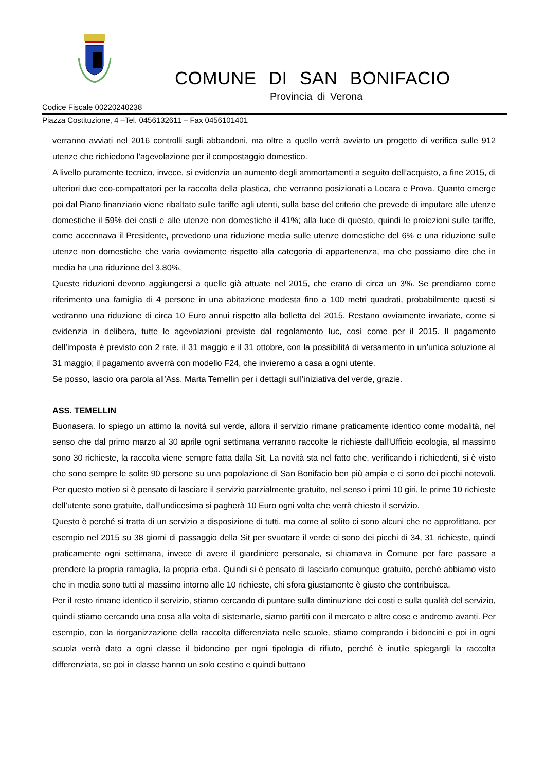COMUNE DI SAN BONIFACIO
Provincia di Verona
Codice Fiscale 00220240238
Piazza Costituzione, 4 –Tel. 0456132611 – Fax 0456101401
verranno avviati nel 2016 controlli sugli abbandoni, ma oltre a quello verrà avviato un progetto di verifica sulle 912 utenze che richiedono l’agevolazione per il compostaggio domestico.
A livello puramente tecnico, invece, si evidenzia un aumento degli ammortamenti a seguito dell’acquisto, a fine 2015, di ulteriori due eco-compattatori per la raccolta della plastica, che verranno posizionati a Locara e Prova. Quanto emerge poi dal Piano finanziario viene ribaltato sulle tariffe agli utenti, sulla base del criterio che prevede di imputare alle utenze domestiche il 59% dei costi e alle utenze non domestiche il 41%; alla luce di questo, quindi le proiezioni sulle tariffe, come accennava il Presidente, prevedono una riduzione media sulle utenze domestiche del 6% e una riduzione sulle utenze non domestiche che varia ovviamente rispetto alla categoria di appartenenza, ma che possiamo dire che in media ha una riduzione del 3,80%.
Queste riduzioni devono aggiungersi a quelle già attuate nel 2015, che erano di circa un 3%. Se prendiamo come riferimento una famiglia di 4 persone in una abitazione modesta fino a 100 metri quadrati, probabilmente questi si vedranno una riduzione di circa 10 Euro annui rispetto alla bolletta del 2015. Restano ovviamente invariate, come si evidenzia in delibera, tutte le agevolazioni previste dal regolamento Iuc, così come per il 2015. Il pagamento dell’imposta è previsto con 2 rate, il 31 maggio e il 31 ottobre, con la possibilità di versamento in un’unica soluzione al 31 maggio; il pagamento avverrà con modello F24, che invieremo a casa a ogni utente.
Se posso, lascio ora parola all’Ass. Marta Temellin per i dettagli sull’iniziativa del verde, grazie.
ASS. TEMELLIN
Buonasera. Io spiego un attimo la novità sul verde, allora il servizio rimane praticamente identico come modalità, nel senso che dal primo marzo al 30 aprile ogni settimana verranno raccolte le richieste dall’Ufficio ecologia, al massimo sono 30 richieste, la raccolta viene sempre fatta dalla Sit. La novità sta nel fatto che, verificando i richiedenti, si è visto che sono sempre le solite 90 persone su una popolazione di San Bonifacio ben più ampia e ci sono dei picchi notevoli. Per questo motivo si è pensato di lasciare il servizio parzialmente gratuito, nel senso i primi 10 giri, le prime 10 richieste dell’utente sono gratuite, dall’undicesima si pagherà 10 Euro ogni volta che verrà chiesto il servizio.
Questo è perché si tratta di un servizio a disposizione di tutti, ma come al solito ci sono alcuni che ne approfittano, per esempio nel 2015 su 38 giorni di passaggio della Sit per svuotare il verde ci sono dei picchi di 34, 31 richieste, quindi praticamente ogni settimana, invece di avere il giardiniere personale, si chiamava in Comune per fare passare a prendere la propria ramaglia, la propria erba. Quindi si è pensato di lasciarlo comunque gratuito, perché abbiamo visto che in media sono tutti al massimo intorno alle 10 richieste, chi sfora giustamente è giusto che contribuisca.
Per il resto rimane identico il servizio, stiamo cercando di puntare sulla diminuzione dei costi e sulla qualità del servizio, quindi stiamo cercando una cosa alla volta di sistemarle, siamo partiti con il mercato e altre cose e andremo avanti. Per esempio, con la riorganizzazione della raccolta differenziata nelle scuole, stiamo comprando i bidoncini e poi in ogni scuola verrà dato a ogni classe il bidoncino per ogni tipologia di rifiuto, perché è inutile spiegargli la raccolta differenziata, se poi in classe hanno un solo cestino e quindi buttano